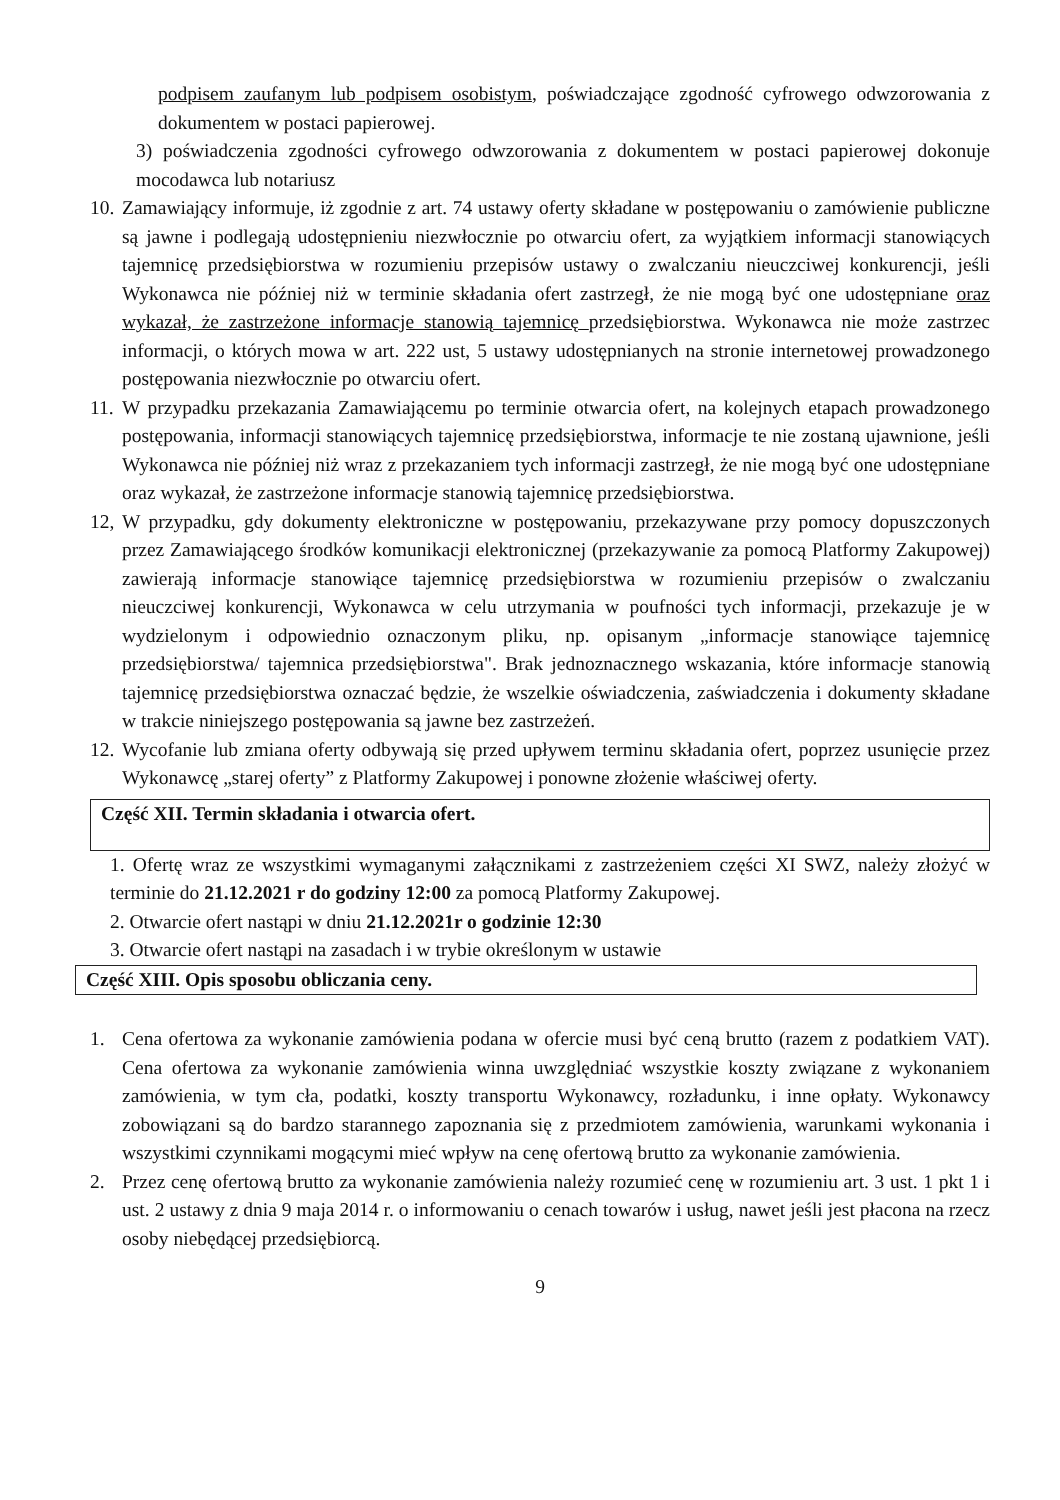podpisem zaufanym lub podpisem osobistym, poświadczające zgodność cyfrowego odwzorowania z dokumentem w postaci papierowej.
3) poświadczenia zgodności cyfrowego odwzorowania z dokumentem w postaci papierowej dokonuje mocodawca lub notariusz
10.
Zamawiający informuje, iż zgodnie z art. 74 ustawy oferty składane w postępowaniu o zamówienie publiczne są jawne i podlegają udostępnieniu niezwłocznie po otwarciu ofert, za wyjątkiem informacji stanowiących tajemnicę przedsiębiorstwa w rozumieniu przepisów ustawy o zwalczaniu nieuczciwej konkurencji, jeśli Wykonawca nie później niż w terminie składania ofert zastrzegł, że nie mogą być one udostępniane oraz wykazał, że zastrzeżone informacje stanowią tajemnicę przedsiębiorstwa. Wykonawca nie może zastrzec informacji, o których mowa w art. 222 ust, 5 ustawy udostępnianych na stronie internetowej prowadzonego postępowania niezwłocznie po otwarciu ofert.
11.
W przypadku przekazania Zamawiającemu po terminie otwarcia ofert, na kolejnych etapach prowadzonego postępowania, informacji stanowiących tajemnicę przedsiębiorstwa, informacje te nie zostaną ujawnione, jeśli Wykonawca nie później niż wraz z przekazaniem tych informacji zastrzegł, że nie mogą być one udostępniane oraz wykazał, że zastrzeżone informacje stanowią tajemnicę przedsiębiorstwa.
12,
W przypadku, gdy dokumenty elektroniczne w postępowaniu, przekazywane przy pomocy dopuszczonych przez Zamawiającego środków komunikacji elektronicznej (przekazywanie za pomocą Platformy Zakupowej) zawierają informacje stanowiące tajemnicę przedsiębiorstwa w rozumieniu przepisów o zwalczaniu nieuczciwej konkurencji, Wykonawca w celu utrzymania w poufności tych informacji, przekazuje je w wydzielonym i odpowiednio oznaczonym pliku, np. opisanym „informacje stanowiące tajemnicę przedsiębiorstwa/ tajemnica przedsiębiorstwa". Brak jednoznacznego wskazania, które informacje stanowią tajemnicę przedsiębiorstwa oznaczać będzie, że wszelkie oświadczenia, zaświadczenia i dokumenty składane w trakcie niniejszego postępowania są jawne bez zastrzeżeń.
12.
Wycofanie lub zmiana oferty odbywają się przed upływem terminu składania ofert, poprzez usunięcie przez Wykonawcę „starej oferty” z Platformy Zakupowej i ponowne złożenie właściwej oferty.
Część XII. Termin składania i otwarcia ofert.
1. Ofertę wraz ze wszystkimi wymaganymi załącznikami z zastrzeżeniem części XI SWZ, należy złożyć w terminie do 21.12.2021 r do godziny 12:00 za pomocą Platformy Zakupowej.
2. Otwarcie ofert nastąpi w dniu 21.12.2021r o godzinie 12:30
3. Otwarcie ofert nastąpi na zasadach i w trybie określonym w ustawie
Część XIII. Opis sposobu obliczania ceny.
1. Cena ofertowa za wykonanie zamówienia podana w ofercie musi być ceną brutto (razem z podatkiem VAT). Cena ofertowa za wykonanie zamówienia winna uwzględniać wszystkie koszty związane z wykonaniem zamówienia, w tym cła, podatki, koszty transportu Wykonawcy, rozładunku, i inne opłaty. Wykonawcy zobowiązani są do bardzo starannego zapoznania się z przedmiotem zamówienia, warunkami wykonania i wszystkimi czynnikami mogącymi mieć wpływ na cenę ofertową brutto za wykonanie zamówienia.
2. Przez cenę ofertową brutto za wykonanie zamówienia należy rozumieć cenę w rozumieniu art. 3 ust. 1 pkt 1 i ust. 2 ustawy z dnia 9 maja 2014 r. o informowaniu o cenach towarów i usług, nawet jeśli jest płacona na rzecz osoby niebędącej przedsiębiorcą.
9